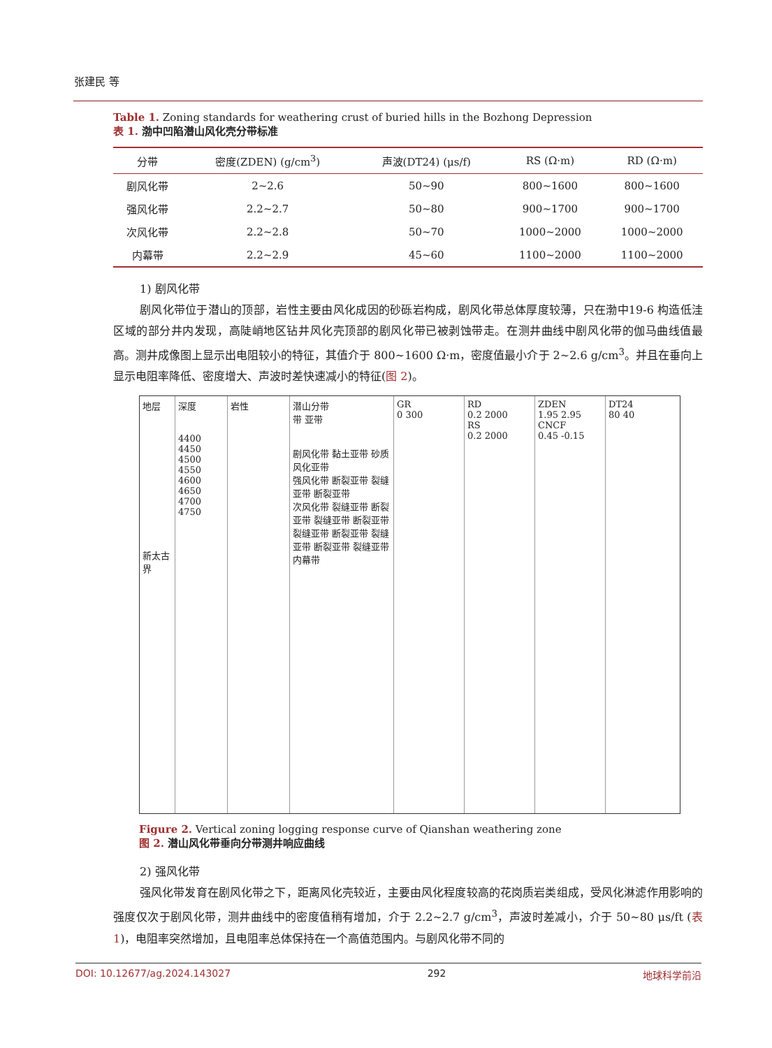张建民 等
Table 1. Zoning standards for weathering crust of buried hills in the Bozhong Depression
表 1. 渤中凹陷潜山风化壳分带标准
| 分带 | 密度(ZDEN) (g/cm<sup>3</sup>) | 声波(DT24) (μs/f) | RS (Ω·m) | RD (Ω·m) |
| --- | --- | --- | --- | --- |
| 剧风化带 | 2~2.6 | 50~90 | 800~1600 | 800~1600 |
| 强风化带 | 2.2~2.7 | 50~80 | 900~1700 | 900~1700 |
| 次风化带 | 2.2~2.8 | 50~70 | 1000~2000 | 1000~2000 |
| 内幕带 | 2.2~2.9 | 45~60 | 1100~2000 | 1100~2000 |
1) 剧风化带
剧风化带位于潜山的顶部，岩性主要由风化成因的砂砾岩构成，剧风化带总体厚度较薄，只在渤中19-6 构造低洼区域的部分井内发现，高陡峭地区钻井风化壳顶部的剧风化带已被剥蚀带走。在测井曲线中剧风化带的伽马曲线值最高。测井成像图上显示出电阻较小的特征，其值介于 800~1600 Ω·m，密度值最小介于 2~2.6 g/cm<sup>3</sup>。并且在垂向上显示电阻率降低、密度增大、声波时差快速减小的特征(图 2)。
地层
新太古界
深度
4400
4450
4500
4550
4600
4650
4700
4750
岩性 潜山分带
带 亚带
剧风化带 黏土亚带 砂质风化亚带
强风化带 断裂亚带 裂缝亚带 断裂亚带
次风化带 裂缝亚带 断裂亚带 裂缝亚带 断裂亚带 裂缝亚带 断裂亚带 裂缝亚带 断裂亚带 裂缝亚带
内幕带
GR
0 300
RD
0.2 2000
RS
0.2 2000
ZDEN
1.95 2.95
CNCF
0.45 -0.15
DT24
80 40
Figure 2. Vertical zoning logging response curve of Qianshan weathering zone
图 2. 潜山风化带垂向分带测井响应曲线
2) 强风化带
强风化带发育在剧风化带之下，距离风化壳较近，主要由风化程度较高的花岗质岩类组成，受风化淋滤作用影响的强度仅次于剧风化带，测井曲线中的密度值稍有增加，介于 2.2~2.7 g/cm<sup>3</sup>，声波时差减小，介于 50~80 μs/ft (表 1)，电阻率突然增加，且电阻率总体保持在一个高值范围内。与剧风化带不同的
DOI: 10.12677/ag.2024.143027 292 地球科学前沿